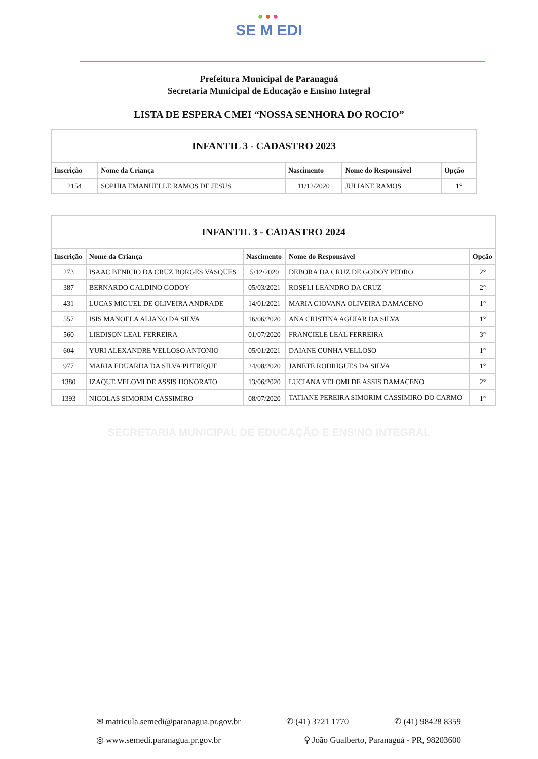●●●
SE M EDI
Prefeitura Municipal de Paranaguá
Secretaria Municipal de Educação e Ensino Integral
LISTA DE ESPERA CMEI “NOSSA SENHORA DO ROCIO”
| INFANTIL 3 - CADASTRO 2023 | | | | |
| Inscrição | Nome da Criança | Nascimento | Nome do Responsável | Opção |
| 2154 | SOPHIA EMANUELLE RAMOS DE JESUS | 11/12/2020 | JULIANE RAMOS | 1° |
| INFANTIL 3 - CADASTRO 2024 | | | | |
| Inscrição | Nome da Criança | Nascimento | Nome do Responsável | Opção |
| 273 | ISAAC BENICIO DA CRUZ BORGES VASQUES | 5/12/2020 | DEBORA DA CRUZ DE GODOY PEDRO | 2° |
| 387 | BERNARDO GALDINO GODOY | 05/03/2021 | ROSELI LEANDRO DA CRUZ | 2° |
| 431 | LUCAS MIGUEL DE OLIVEIRA ANDRADE | 14/01/2021 | MARIA GIOVANA OLIVEIRA DAMACENO | 1° |
| 557 | ISIS MANOELA ALIANO DA SILVA | 16/06/2020 | ANA CRISTINA AGUIAR DA SILVA | 1° |
| 560 | LIEDISON LEAL FERREIRA | 01/07/2020 | FRANCIELE LEAL FERREIRA | 3° |
| 604 | YURI ALEXANDRE VELLOSO ANTONIO | 05/01/2021 | DAIANE CUNHA VELLOSO | 1° |
| 977 | MARIA EDUARDA DA SILVA PUTRIQUE | 24/08/2020 | JANETE RODRIGUES DA SILVA | 1° |
| 1380 | IZAQUE VELOMI DE ASSIS HONORATO | 13/06/2020 | LUCIANA VELOMI DE ASSIS DAMACENO | 2° |
| 1393 | NICOLAS SIMORIM CASSIMIRO | 08/07/2020 | TATIANE PEREIRA SIMORIM CASSIMIRO DO CARMO | 1° |
SECRETARIA MUNICIPAL DE EDUCAÇÃO E ENSINO INTEGRAL
✉ matricula.semedi@paranagua.pr.gov.br ✆ (41) 3721 1770 ✆ (41) 98428 8359
◎ www.semedi.paranagua.pr.gov.br ⚲ João Gualberto, Paranaguá - PR, 98203600